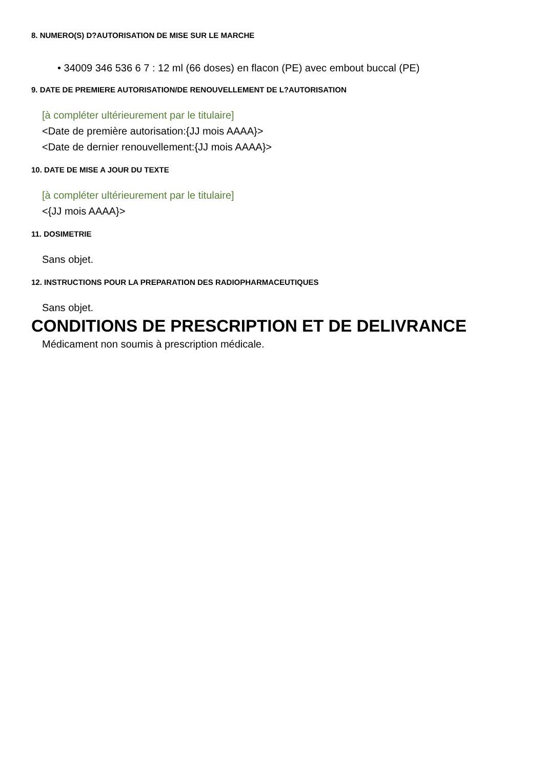8. NUMERO(S) D?AUTORISATION DE MISE SUR LE MARCHE
• 34009 346 536 6 7 : 12 ml (66 doses) en flacon (PE) avec embout buccal (PE)
9. DATE DE PREMIERE AUTORISATION/DE RENOUVELLEMENT DE L?AUTORISATION
[à compléter ultérieurement par le titulaire]
<Date de première autorisation:{JJ mois AAAA}>
<Date de dernier renouvellement:{JJ mois AAAA}>
10. DATE DE MISE A JOUR DU TEXTE
[à compléter ultérieurement par le titulaire]
<{JJ mois AAAA}>
11. DOSIMETRIE
Sans objet.
12. INSTRUCTIONS POUR LA PREPARATION DES RADIOPHARMACEUTIQUES
Sans objet.
CONDITIONS DE PRESCRIPTION ET DE DELIVRANCE
Médicament non soumis à prescription médicale.